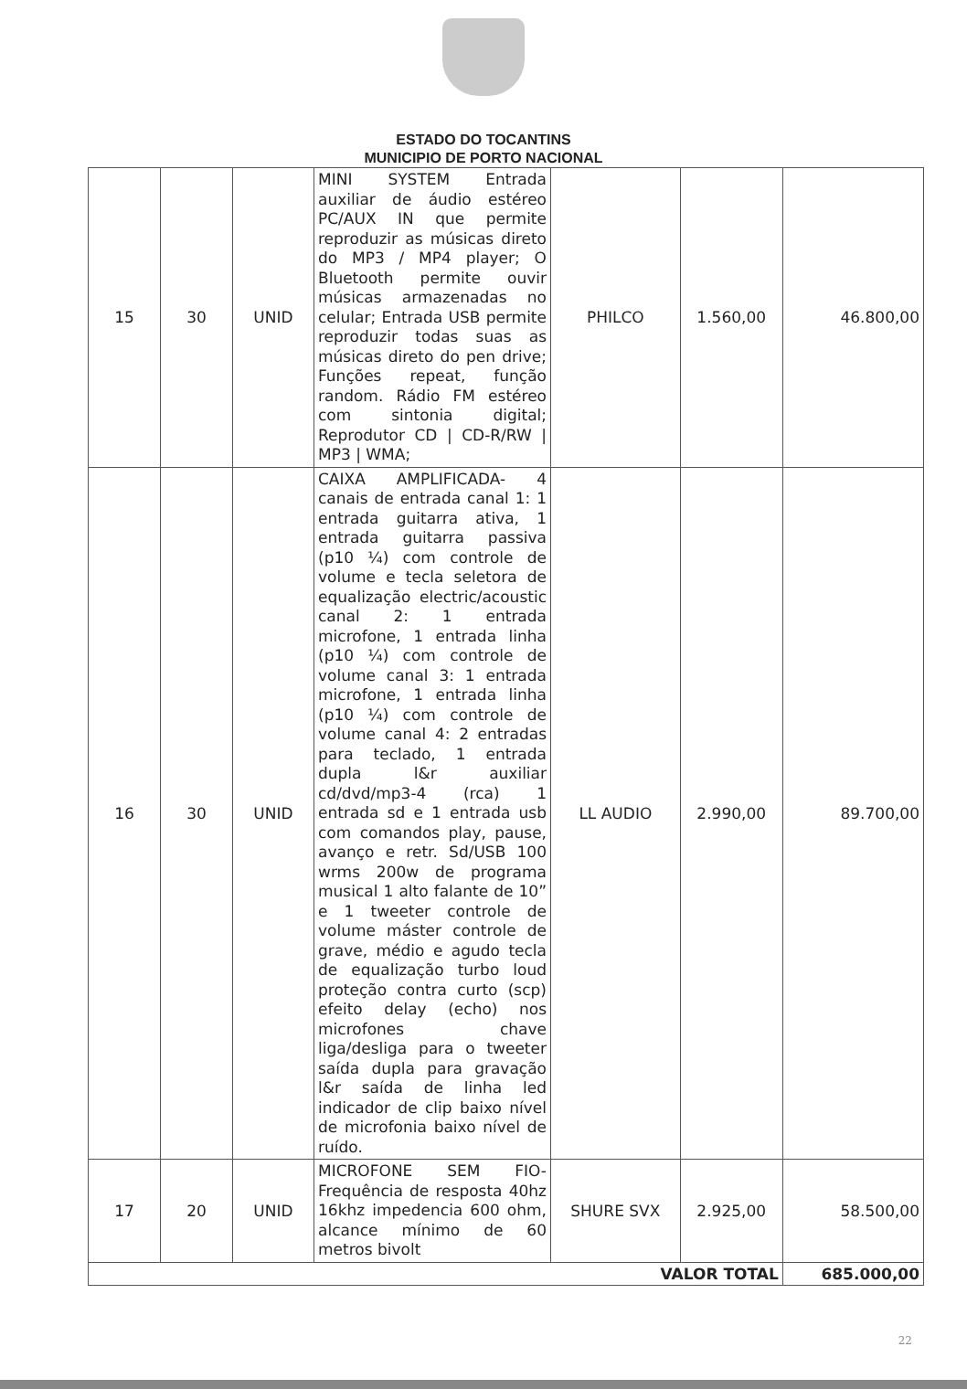ESTADO DO TOCANTINS
MUNICIPIO DE PORTO NACIONAL
| 15 | 30 | UNID | MINI SYSTEM Entrada auxiliar de áudio estéreo PC/AUX IN que permite reproduzir as músicas direto do MP3 / MP4 player; O Bluetooth permite ouvir músicas armazenadas no celular; Entrada USB permite reproduzir todas suas as músicas direto do pen drive; Funções repeat, função random. Rádio FM estéreo com sintonia digital; Reprodutor CD / CD-R/RW / MP3 / WMA; | PHILCO | 1.560,00 | 46.800,00 |
| 16 | 30 | UNID | CAIXA AMPLIFICADA- 4 canais de entrada canal 1: 1 entrada guitarra ativa, 1 entrada guitarra passiva (p10 ¼) com controle de volume e tecla seletora de equalização electric/acoustic canal 2: 1 entrada microfone, 1 entrada linha (p10 ¼) com controle de volume canal 3: 1 entrada microfone, 1 entrada linha (p10 ¼) com controle de volume canal 4: 2 entradas para teclado, 1 entrada dupla l&r auxiliar cd/dvd/mp3-4 (rca) 1 entrada sd e 1 entrada usb com comandos play, pause, avanço e retr. Sd/USB 100 wrms 200w de programa musical 1 alto falante de 10” e 1 tweeter controle de volume máster controle de grave, médio e agudo tecla de equalização turbo loud proteção contra curto (scp) efeito delay (echo) nos microfones chave liga/desliga para o tweeter saída dupla para gravação l&r saída de linha led indicador de clip baixo nível de microfonia baixo nível de ruído. | LL AUDIO | 2.990,00 | 89.700,00 |
| 17 | 20 | UNID | MICROFONE SEM FIO- Frequência de resposta 40hz 16khz impedencia 600 ohm, alcance mínimo de 60 metros bivolt | SHURE SVX | 2.925,00 | 58.500,00 |
| VALOR TOTAL | | | | | | 685.000,00 |
22